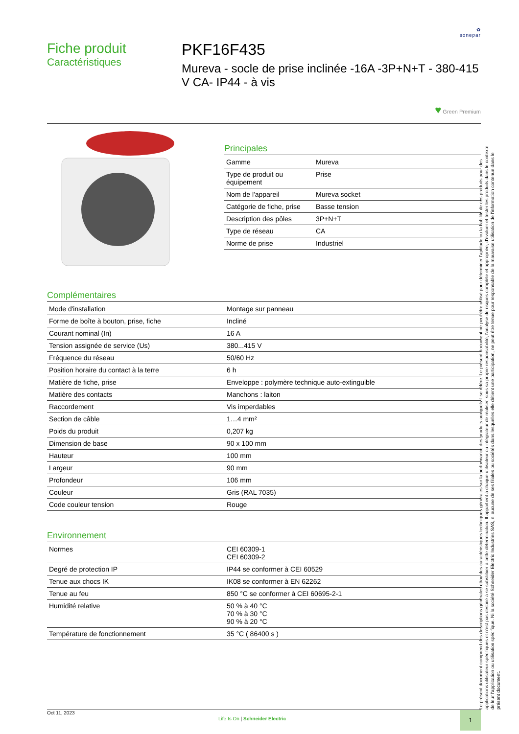✿
sonepar
Fiche produit
Caractéristiques
PKF16F435
Mureva - socle de prise inclinée -16A -3P+N+T - 380-415 V CA- IP44 - à vis
♥ Green Premium
Principales
| Gamme | Mureva |
| Type de produit ou équipement | Prise |
| Nom de l'appareil | Mureva socket |
| Catégorie de fiche, prise | Basse tension |
| Description des pôles | 3P+N+T |
| Type de réseau | CA |
| Norme de prise | Industriel |
Complémentaires
| Mode d'installation | Montage sur panneau |
| Forme de boîte à bouton, prise, fiche | Incliné |
| Courant nominal (In) | 16 A |
| Tension assignée de service (Us) | 380...415 V |
| Fréquence du réseau | 50/60 Hz |
| Position horaire du contact à la terre | 6 h |
| Matière de fiche, prise | Enveloppe : polymère technique auto-extinguible |
| Matière des contacts | Manchons : laiton |
| Raccordement | Vis imperdables |
| Section de câble | 1…4 mm² |
| Poids du produit | 0,207 kg |
| Dimension de base | 90 x 100 mm |
| Hauteur | 100 mm |
| Largeur | 90 mm |
| Profondeur | 106 mm |
| Couleur | Gris (RAL 7035) |
| Code couleur tension | Rouge |
Environnement
| Normes | CEI 60309-1 CEI 60309-2 |
| Degré de protection IP | IP44 se conformer à CEI 60529 |
| Tenue aux chocs IK | IK08 se conformer à EN 62262 |
| Tenue au feu | 850 °C se conformer à CEI 60695-2-1 |
| Humidité relative | 50 % à 40 °C 70 % à 30 °C 90 % à 20 °C |
| Température de fonctionnement | 35 °C ( 86400 s ) |
Oct 11, 2023
Life Is On | Schneider Electric
1
Le présent document comprend des descriptions générales et/ou des caractéristiques techniques générales sur la performance des produits auxquels il se réfère. Le présent document ne peut être utilisé pour déterminer l'aptitude ou la fiabilité de ces produits pour des applications utilisateur spécifiques et n'est pas destiné à se substituer à cette détermination. Il appartient à chaque utilisateur ou intégrateur de réaliser, sous sa propre responsabilité, l'analyse de risques complète et appropriée, d'évaluer et tester les produits dans le contexte de leur l'application ou utilisation spécifique. Ni la société Schneider Electric Industries SAS, ni aucune de ses filiales ou sociétés dans lesquelles elle détient une participation, ne peut être tenue pour responsable de la mauvaise utilisation de l'information contenue dans le présent document.